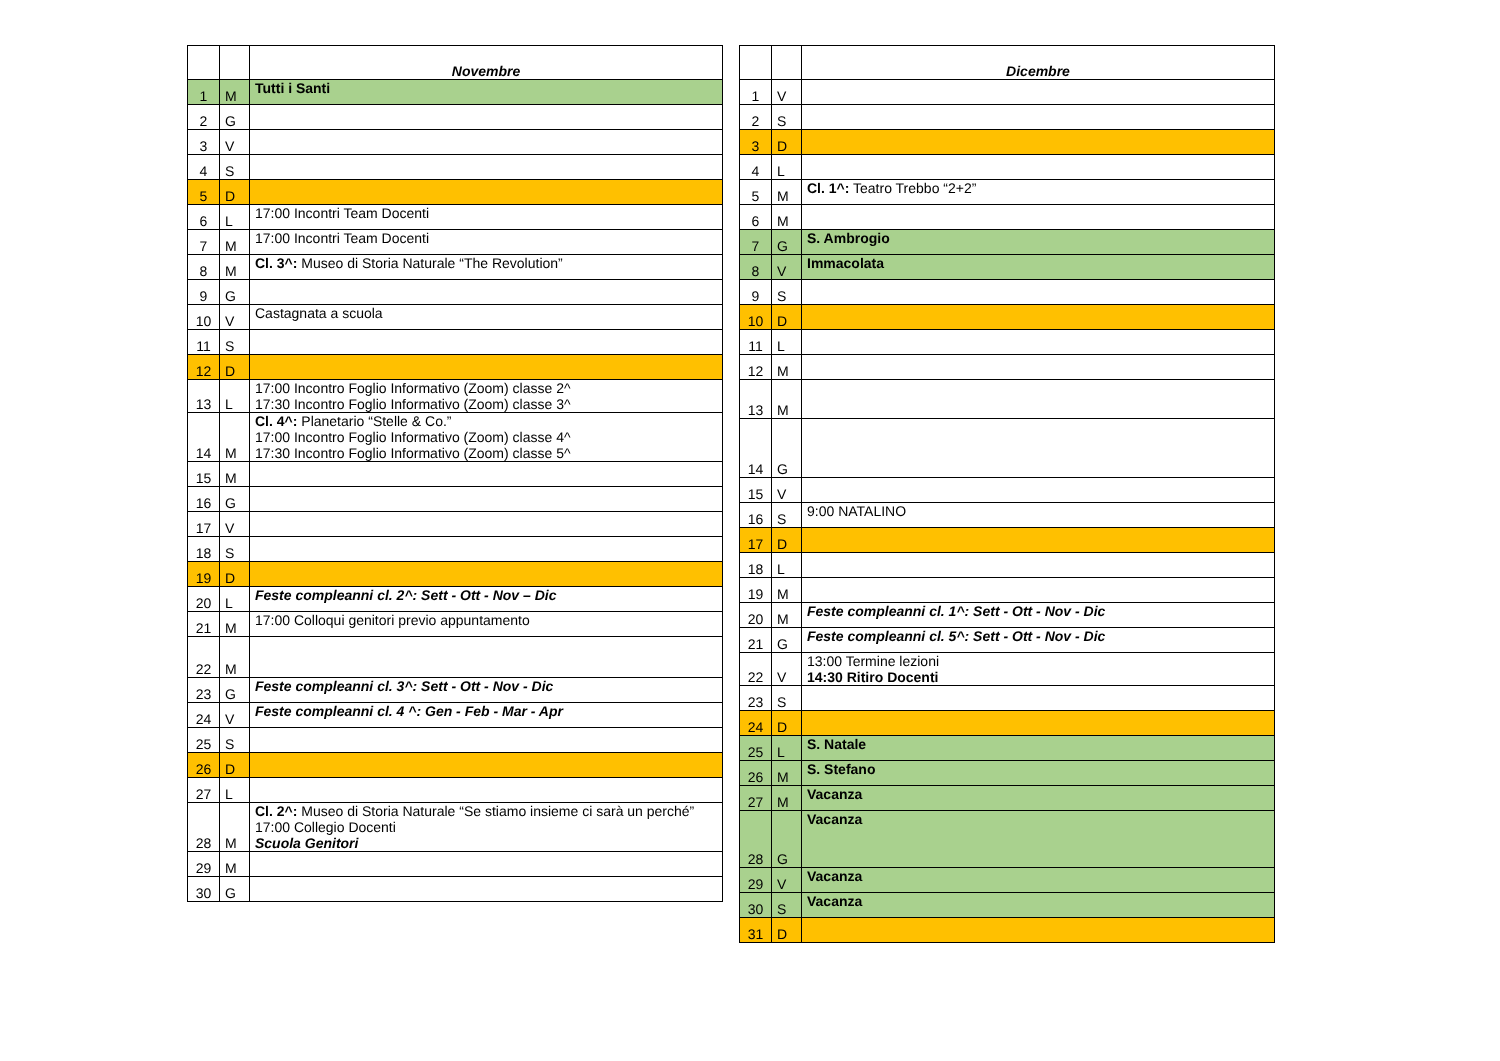| | | Novembre |
| --- | --- | --- |
| 1 | M | Tutti i Santi |
| 2 | G | |
| 3 | V | |
| 4 | S | |
| 5 | D | |
| 6 | L | 17:00 Incontri Team Docenti |
| 7 | M | 17:00 Incontri Team Docenti |
| 8 | M | Cl. 3^: Museo di Storia Naturale “The Revolution” |
| 9 | G | |
| 10 | V | Castagnata a scuola |
| 11 | S | |
| 12 | D | |
| 13 | L | 17:00 Incontro Foglio Informativo (Zoom) classe 2^ 17:30 Incontro Foglio Informativo (Zoom) classe 3^ |
| 14 | M | Cl. 4^: Planetario “Stelle & Co.” 17:00 Incontro Foglio Informativo (Zoom) classe 4^ 17:30 Incontro Foglio Informativo (Zoom) classe 5^ |
| 15 | M | |
| 16 | G | |
| 17 | V | |
| 18 | S | |
| 19 | D | |
| 20 | L | Feste compleanni cl. 2^: Sett - Ott - Nov – Dic |
| 21 | M | 17:00 Colloqui genitori previo appuntamento |
| 22 | M | |
| 23 | G | Feste compleanni cl. 3^: Sett - Ott - Nov - Dic |
| 24 | V | Feste compleanni cl. 4 ^: Gen - Feb - Mar - Apr |
| 25 | S | |
| 26 | D | |
| 27 | L | |
| 28 | M | Cl. 2^: Museo di Storia Naturale “Se stiamo insieme ci sarà un perché” 17:00 Collegio Docenti Scuola Genitori |
| 29 | M | |
| 30 | G | |
| | | Dicembre |
| --- | --- | --- |
| 1 | V | |
| 2 | S | |
| 3 | D | |
| 4 | L | |
| 5 | M | Cl. 1^: Teatro Trebbo “2+2” |
| 6 | M | |
| 7 | G | S. Ambrogio |
| 8 | V | Immacolata |
| 9 | S | |
| 10 | D | |
| 11 | L | |
| 12 | M | |
| 13 | M | |
| 14 | G | |
| 15 | V | |
| 16 | S | 9:00 NATALINO |
| 17 | D | |
| 18 | L | |
| 19 | M | |
| 20 | M | Feste compleanni cl. 1^: Sett - Ott - Nov - Dic |
| 21 | G | Feste compleanni cl. 5^: Sett - Ott - Nov - Dic |
| 22 | V | 13:00 Termine lezioni 14:30 Ritiro Docenti |
| 23 | S | |
| 24 | D | |
| 25 | L | S. Natale |
| 26 | M | S. Stefano |
| 27 | M | Vacanza |
| 28 | G | Vacanza |
| 29 | V | Vacanza |
| 30 | S | Vacanza |
| 31 | D | |